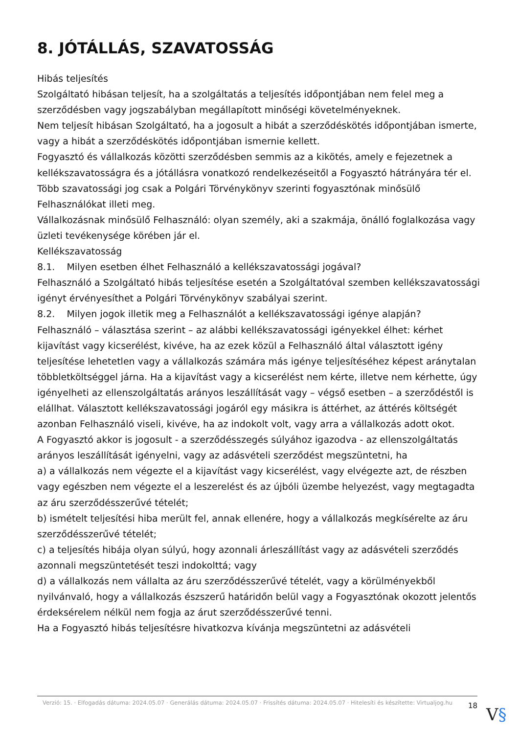8. JÓTÁLLÁS, SZAVATOSSÁG
Hibás teljesítés
Szolgáltató hibásan teljesít, ha a szolgáltatás a teljesítés időpontjában nem felel meg a szerződésben vagy jogszabályban megállapított minőségi követelményeknek.
Nem teljesít hibásan Szolgáltató, ha a jogosult a hibát a szerződéskötés időpontjában ismerte, vagy a hibát a szerződéskötés időpontjában ismernie kellett.
Fogyasztó és vállalkozás közötti szerződésben semmis az a kikötés, amely e fejezetnek a kellékszavatosságra és a jótállásra vonatkozó rendelkezéseitől a Fogyasztó hátrányára tér el.
Több szavatossági jog csak a Polgári Törvénykönyv szerinti fogyasztónak minősülő Felhasználókat illeti meg.
Vállalkozásnak minősülő Felhasználó: olyan személy, aki a szakmája, önálló foglalkozása vagy üzleti tevékenysége körében jár el.
Kellékszavatosság
8.1. Milyen esetben élhet Felhasználó a kellékszavatossági jogával?
Felhasználó a Szolgáltató hibás teljesítése esetén a Szolgáltatóval szemben kellékszavatossági igényt érvényesíthet a Polgári Törvénykönyv szabályai szerint.
8.2. Milyen jogok illetik meg a Felhasználót a kellékszavatossági igénye alapján?
Felhasználó – választása szerint – az alábbi kellékszavatossági igényekkel élhet: kérhet kijavítást vagy kicserélést, kivéve, ha az ezek közül a Felhasználó által választott igény teljesítése lehetetlen vagy a vállalkozás számára más igénye teljesítéséhez képest aránytalan többletköltséggel járna. Ha a kijavítást vagy a kicserélést nem kérte, illetve nem kérhette, úgy igényelheti az ellenszolgáltatás arányos leszállítását vagy – végső esetben – a szerződéstől is elállhat. Választott kellékszavatossági jogáról egy másikra is áttérhet, az áttérés költségét azonban Felhasználó viseli, kivéve, ha az indokolt volt, vagy arra a vállalkozás adott okot.
A Fogyasztó akkor is jogosult - a szerződésszegés súlyához igazodva - az ellenszolgáltatás arányos leszállítását igényelni, vagy az adásvételi szerződést megszüntetni, ha
a) a vállalkozás nem végezte el a kijavítást vagy kicserélést, vagy elvégezte azt, de részben vagy egészben nem végezte el a leszerelést és az újbóli üzembe helyezést, vagy megtagadta az áru szerződésszerűvé tételét;
b) ismételt teljesítési hiba merült fel, annak ellenére, hogy a vállalkozás megkísérelte az áru szerződésszerűvé tételét;
c) a teljesítés hibája olyan súlyú, hogy azonnali árleszállítást vagy az adásvételi szerződés azonnali megszüntetését teszi indokolttá; vagy
d) a vállalkozás nem vállalta az áru szerződésszerűvé tételét, vagy a körülményekből nyilvánvaló, hogy a vállalkozás észszerű határidőn belül vagy a Fogyasztónak okozott jelentős érdeksérelem nélkül nem fogja az árut szerződésszerűvé tenni.
Ha a Fogyasztó hibás teljesítésre hivatkozva kívánja megszüntetni az adásvételi
Verzió: 15. · Elfogadás dátuma: 2024.05.07 · Generálás dátuma: 2024.05.07 · Frissítés dátuma: 2024.05.07 · Hitelesíti és készítette: Virtualjog.hu
18
V§